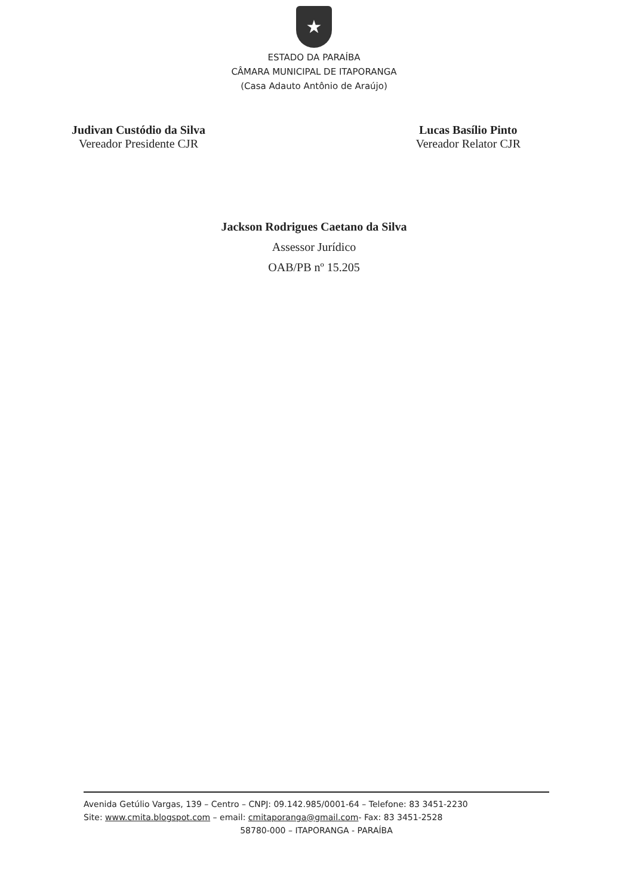★
ESTADO DA PARAÍBA
CÂMARA MUNICIPAL DE ITAPORANGA
(Casa Adauto Antônio de Araújo)
Judivan Custódio da Silva
Vereador Presidente CJR
Lucas Basílio Pinto
Vereador Relator CJR
Jackson Rodrigues Caetano da Silva
Assessor Jurídico
OAB/PB nº 15.205
Avenida Getúlio Vargas, 139 – Centro – CNPJ: 09.142.985/0001-64 – Telefone: 83 3451-2230
Site: www.cmita.blogspot.com – email: cmitaporanga@gmail.com- Fax: 83 3451-2528
58780-000 – ITAPORANGA - PARAÍBA